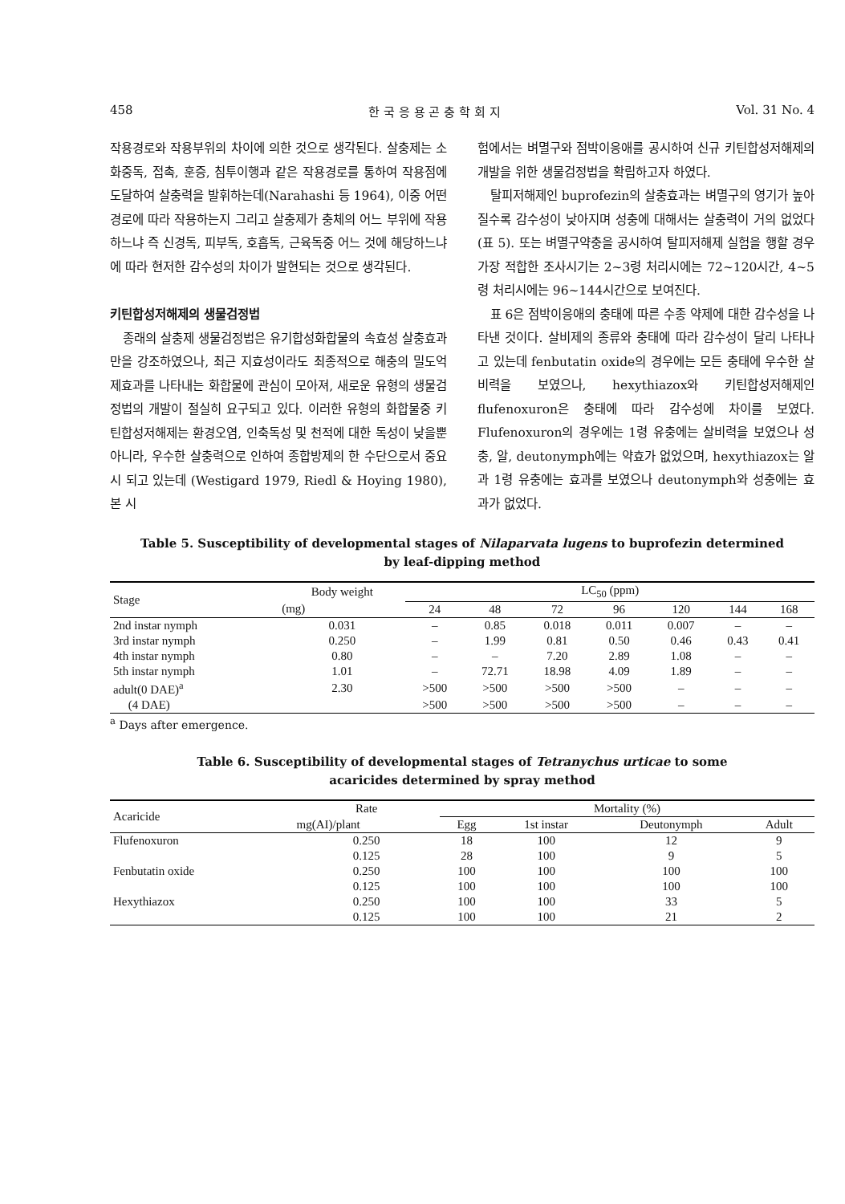458 한 국 응 용 곤 충 학 회 지 Vol. 31 No. 4
작용경로와 작용부위의 차이에 의한 것으로 생각된다. 살충제는 소화중독, 접촉, 훈증, 침투이행과 같은 작용경로를 통하여 작용점에 도달하여 살충력을 발휘하는데(Narahashi 등 1964), 이중 어떤 경로에 따라 작용하는지 그리고 살충제가 충체의 어느 부위에 작용하느냐 즉 신경독, 피부독, 호흡독, 근육독중 어느 것에 해당하느냐에 따라 현저한 감수성의 차이가 발현되는 것으로 생각된다.
키틴합성저해제의 생물검정법
종래의 살충제 생물검정법은 유기합성화합물의 속효성 살충효과만을 강조하였으나, 최근 지효성이라도 최종적으로 해충의 밀도억제효과를 나타내는 화합물에 관심이 모아져, 새로운 유형의 생물검정법의 개발이 절실히 요구되고 있다. 이러한 유형의 화합물중 키틴합성저해제는 환경오염, 인축독성 및 천적에 대한 독성이 낮을뿐 아니라, 우수한 살충력으로 인하여 종합방제의 한 수단으로서 중요시 되고 있는데 (Westigard 1979, Riedl & Hoying 1980), 본 시
험에서는 벼멸구와 점박이응애를 공시하여 신규 키틴합성저해제의 개발을 위한 생물검정법을 확립하고자 하였다.
탈피저해제인 buprofezin의 살충효과는 벼멸구의 영기가 높아질수록 감수성이 낮아지며 성충에 대해서는 살충력이 거의 없었다(표 5). 또는 벼멸구약충을 공시하여 탈피저해제 실험을 행할 경우 가장 적합한 조사시기는 2~3령 처리시에는 72~120시간, 4~5령 처리시에는 96~144시간으로 보여진다.
표 6은 점박이응애의 충태에 따른 수종 약제에 대한 감수성을 나타낸 것이다. 살비제의 종류와 충태에 따라 감수성이 달리 나타나고 있는데 fenbutatin oxide의 경우에는 모든 충태에 우수한 살비력을 보였으나, hexythiazox와 키틴합성저해제인 flufenoxuron은 충태에 따라 감수성에 차이를 보였다. Flufenoxuron의 경우에는 1령 유충에는 살비력을 보였으나 성충, 알, deutonymph에는 약효가 없었으며, hexythiazox는 알과 1령 유충에는 효과를 보였으나 deutonymph와 성충에는 효과가 없었다.
Table 5. Susceptibility of developmental stages of Nilaparvata lugens to buprofezin determined
by leaf-dipping method
| Stage | Body weight | LC<sub>50</sub> (ppm) | | | | | | |
| --- | --- | --- | --- | --- | --- | --- | --- | --- |
| | (mg) | 24 | 48 | 72 | 96 | 120 | 144 | 168 |
| 2nd instar nymph | 0.031 | – | 0.85 | 0.018 | 0.011 | 0.007 | – | – |
| 3rd instar nymph | 0.250 | – | 1.99 | 0.81 | 0.50 | 0.46 | 0.43 | 0.41 |
| 4th instar nymph | 0.80 | – | – | 7.20 | 2.89 | 1.08 | – | – |
| 5th instar nymph | 1.01 | – | 72.71 | 18.98 | 4.09 | 1.89 | – | – |
| adult(0 DAE)<sup>a</sup> | 2.30 | >500 | >500 | >500 | >500 | – | – | – |
| (4 DAE) | | >500 | >500 | >500 | >500 | – | – | – |
<sup>a</sup> Days after emergence.
Table 6. Susceptibility of developmental stages of Tetranychus urticae to some
acaricides determined by spray method
| Acaricide | Rate | Mortality (%) | | | |
| --- | --- | --- | --- | --- | --- |
| | mg(AI)/plant | Egg | 1st instar | Deutonymph | Adult |
| Flufenoxuron | 0.250 | 18 | 100 | 12 | 9 |
| | 0.125 | 28 | 100 | 9 | 5 |
| Fenbutatin oxide | 0.250 | 100 | 100 | 100 | 100 |
| | 0.125 | 100 | 100 | 100 | 100 |
| Hexythiazox | 0.250 | 100 | 100 | 33 | 5 |
| | 0.125 | 100 | 100 | 21 | 2 |